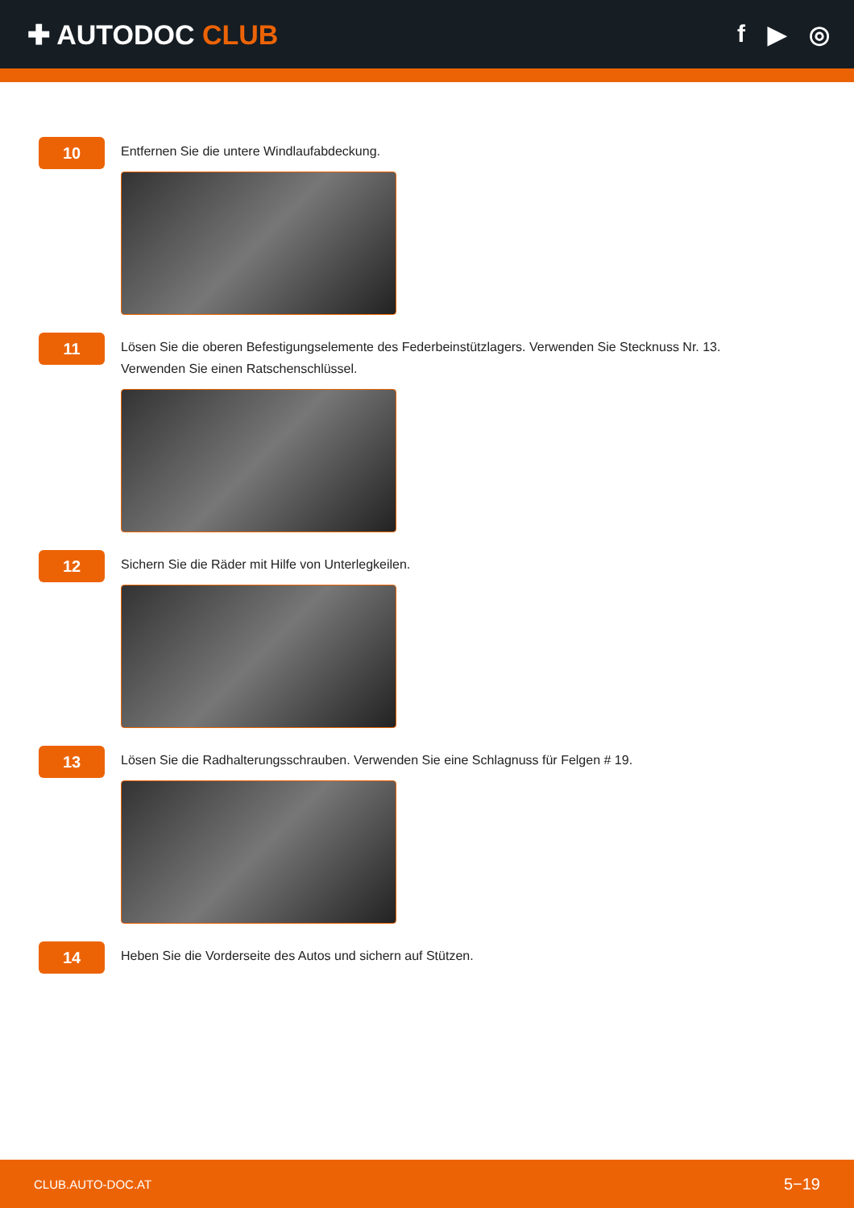✚ AUTODOC CLUB f ▶ ◎
10
Entfernen Sie die untere Windlaufabdeckung.
11
Lösen Sie die oberen Befestigungselemente des Federbeinstützlagers. Verwenden Sie Stecknuss Nr. 13.
Verwenden Sie einen Ratschenschlüssel.
12
Sichern Sie die Räder mit Hilfe von Unterlegkeilen.
13
Lösen Sie die Radhalterungsschrauben. Verwenden Sie eine Schlagnuss für Felgen # 19.
14
Heben Sie die Vorderseite des Autos und sichern auf Stützen.
CLUB.AUTO-DOC.AT 5−19